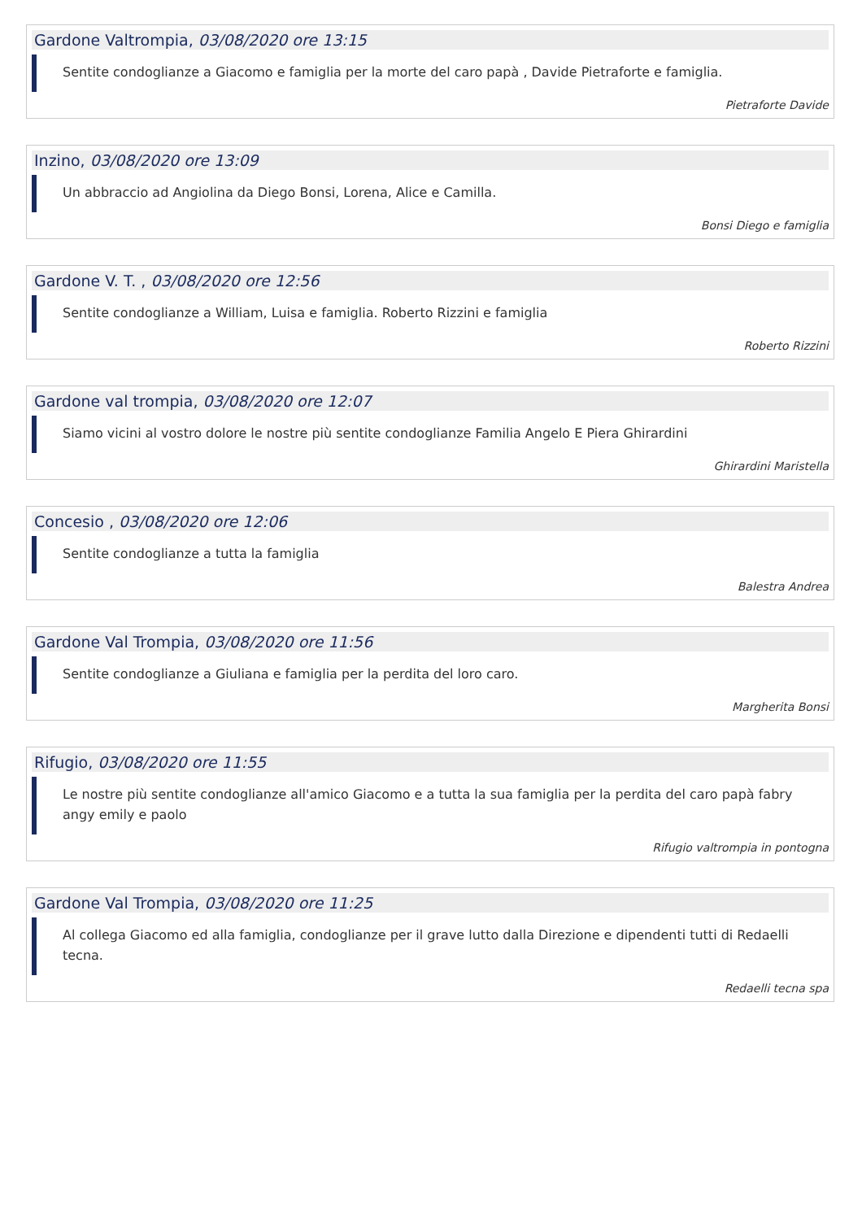Gardone Valtrompia, 03/08/2020 ore 13:15
Sentite condoglianze a Giacomo e famiglia per la morte del caro papà , Davide Pietraforte e famiglia.
Pietraforte Davide
Inzino, 03/08/2020 ore 13:09
Un abbraccio ad Angiolina da Diego Bonsi, Lorena, Alice e Camilla.
Bonsi Diego e famiglia
Gardone V. T. , 03/08/2020 ore 12:56
Sentite condoglianze a William, Luisa e famiglia. Roberto Rizzini e famiglia
Roberto Rizzini
Gardone val trompia, 03/08/2020 ore 12:07
Siamo vicini al vostro dolore le nostre più sentite condoglianze Familia Angelo E Piera Ghirardini
Ghirardini Maristella
Concesio , 03/08/2020 ore 12:06
Sentite condoglianze a tutta la famiglia
Balestra Andrea
Gardone Val Trompia, 03/08/2020 ore 11:56
Sentite condoglianze a Giuliana e famiglia per la perdita del loro caro.
Margherita Bonsi
Rifugio, 03/08/2020 ore 11:55
Le nostre più sentite condoglianze all'amico Giacomo e a tutta la sua famiglia per la perdita del caro papà fabry angy emily e paolo
Rifugio valtrompia in pontogna
Gardone Val Trompia, 03/08/2020 ore 11:25
Al collega Giacomo ed alla famiglia, condoglianze per il grave lutto dalla Direzione e dipendenti tutti di Redaelli tecna.
Redaelli tecna spa